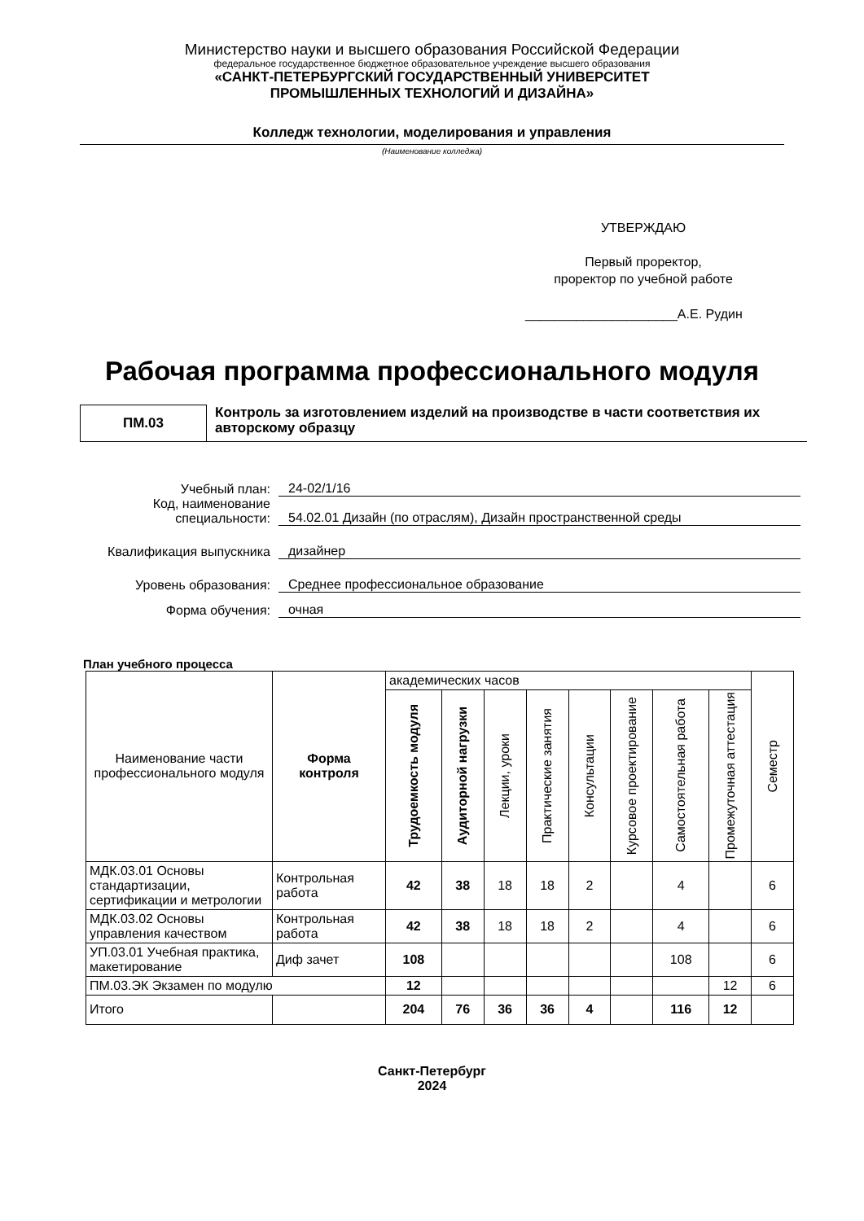Министерство науки и высшего образования Российской Федерации
федеральное государственное бюджетное образовательное учреждение высшего образования
«САНКТ-ПЕТЕРБУРГСКИЙ ГОСУДАРСТВЕННЫЙ УНИВЕРСИТЕТ
ПРОМЫШЛЕННЫХ ТЕХНОЛОГИЙ И ДИЗАЙНА»
Колледж технологии, моделирования и управления
(Наименование колледжа)
УТВЕРЖДАЮ
Первый проректор,
проректор по учебной работе
_____________________А.Е. Рудин
Рабочая программа профессионального модуля
ПМ.03
Контроль за изготовлением изделий на производстве в части соответствия их авторскому образцу
Учебный план:
24-02/1/16
Код, наименование специальности:
54.02.01 Дизайн (по отраслям), Дизайн пространственной среды
Квалификация выпускника
дизайнер
Уровень образования:
Среднее профессиональное образование
Форма обучения:
очная
План учебного процесса
| Наименование части профессионального модуля | Форма контроля | академических часов | | | | | | | | Семестр |
| --- | --- | --- | --- | --- | --- | --- | --- | --- | --- | --- |
| | | Трудоемкость модуля | Аудиторной нагрузки | Лекции, уроки | Практические занятия | Консультации | Курсовое проектирование | Самостоятельная работа | Промежуточная аттестация | |
| МДК.03.01 Основы стандартизации, сертификации и метрологии | Контрольная работа | 42 | 38 | 18 | 18 | 2 | | 4 | | 6 |
| МДК.03.02 Основы управления качеством | Контрольная работа | 42 | 38 | 18 | 18 | 2 | | 4 | | 6 |
| УП.03.01 Учебная практика, макетирование | Диф зачет | 108 | | | | | | 108 | | 6 |
| ПМ.03.ЭК Экзамен по модулю | | 12 | | | | | | | 12 | 6 |
| Итого | | 204 | 76 | 36 | 36 | 4 | | 116 | 12 | |
Санкт-Петербург
2024